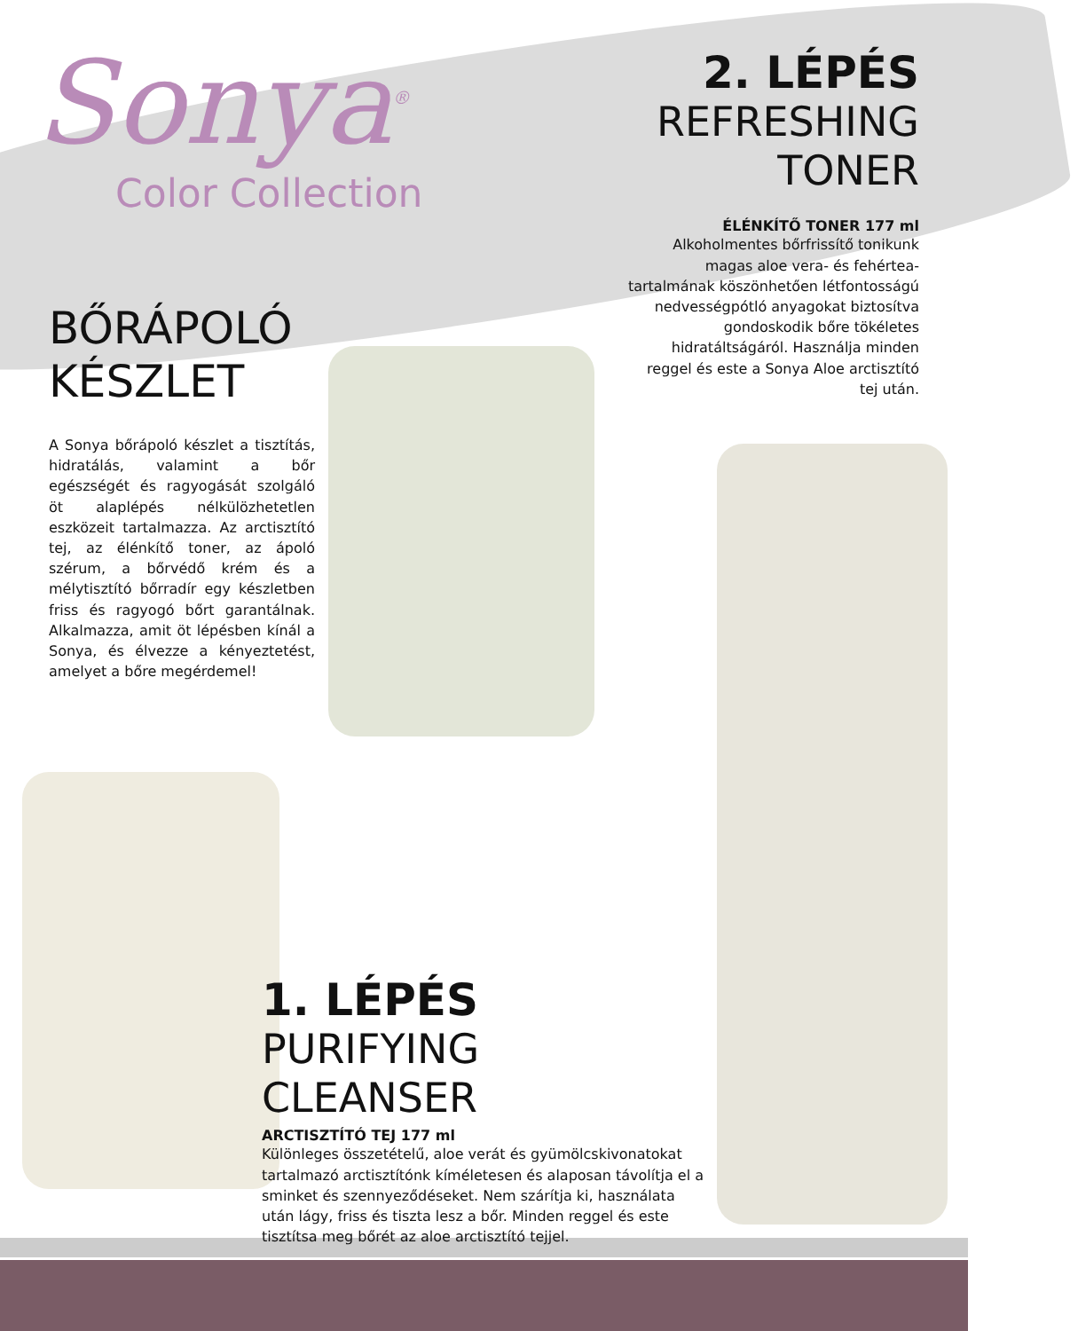Sonya<sup>®</sup>
Color Collection
2. LÉPÉS
REFRESHING
TONER
ÉLÉNKÍTŐ TONER 177 ml
Alkoholmentes bőrfrissítő tonikunk magas aloe vera- és fehértea-tartalmának köszönhetően létfontosságú nedvességpótló anyagokat biztosítva gondoskodik bőre tökéletes hidratáltságáról. Használja minden reggel és este a Sonya Aloe arctisztító tej után.
BŐRÁPOLÓ
KÉSZLET
A Sonya bőrápoló készlet a tisztítás, hidratálás, valamint a bőr egészségét és ragyogását szolgáló öt alaplépés nélkülözhetetlen eszközeit tartalmazza. Az arctisztító tej, az élénkítő toner, az ápoló szérum, a bőrvédő krém és a mélytisztító bőrradír egy készletben friss és ragyogó bőrt garantálnak. Alkalmazza, amit öt lépésben kínál a Sonya, és élvezze a kényeztetést, amelyet a bőre megérdemel!
1. LÉPÉS
PURIFYING CLEANSER
ARCTISZTÍTÓ TEJ 177 ml
Különleges összetételű, aloe verát és gyümölcskivonatokat tartalmazó arctisztítónk kíméletesen és alaposan távolítja el a sminket és szennyeződéseket. Nem szárítja ki, használata után lágy, friss és tiszta lesz a bőr. Minden reggel és este tisztítsa meg bőrét az aloe arctisztító tejjel.